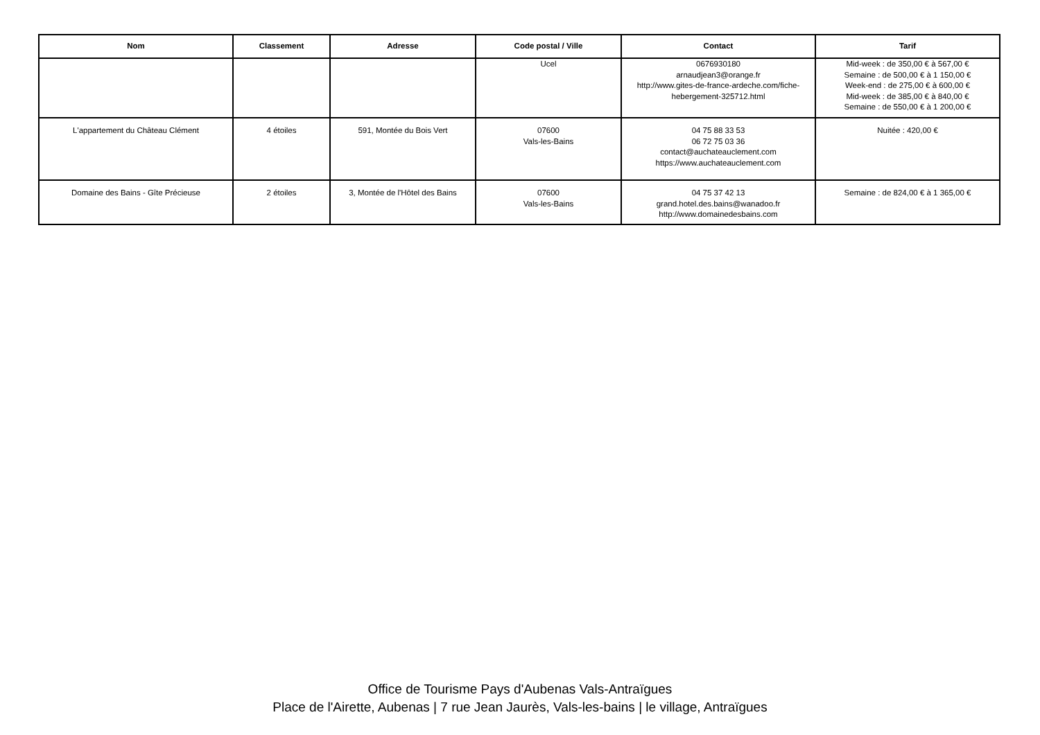| Nom | Classement | Adresse | Code postal / Ville | Contact | Tarif |
| --- | --- | --- | --- | --- | --- |
| | | | Ucel | 0676930180 arnaudjean3@orange.fr http://www.gites-de-france-ardeche.com/fiche-hebergement-325712.html | Mid-week : de 350,00 € à 567,00 € Semaine : de 500,00 € à 1 150,00 € Week-end : de 275,00 € à 600,00 € Mid-week : de 385,00 € à 840,00 € Semaine : de 550,00 € à 1 200,00 € |
| L'appartement du Château Clément | 4 étoiles | 591, Montée du Bois Vert | 07600 Vals-les-Bains | 04 75 88 33 53 06 72 75 03 36 contact@auchateauclement.com https://www.auchateauclement.com | Nuitée : 420,00 € |
| Domaine des Bains - Gîte Précieuse | 2 étoiles | 3, Montée de l'Hôtel des Bains | 07600 Vals-les-Bains | 04 75 37 42 13 grand.hotel.des.bains@wanadoo.fr http://www.domainedesbains.com | Semaine : de 824,00 € à 1 365,00 € |
Office de Tourisme Pays d'Aubenas Vals-Antraïgues
Place de l'Airette, Aubenas | 7 rue Jean Jaurès, Vals-les-bains | le village, Antraïgues